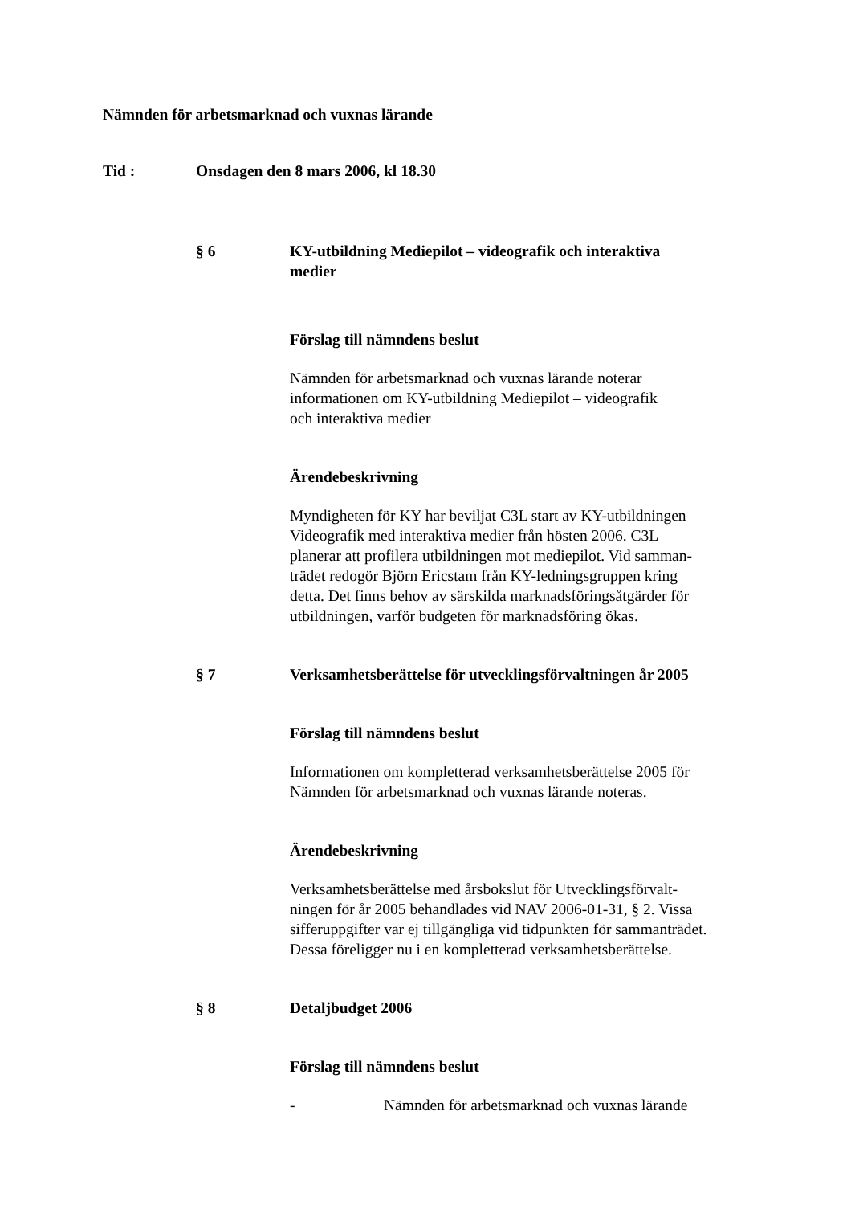Nämnden för arbetsmarknad och vuxnas lärande
Tid : Onsdagen den 8 mars 2006, kl 18.30
§ 6 KY-utbildning Mediepilot – videografik och interaktiva medier
Förslag till nämndens beslut
Nämnden för arbetsmarknad och vuxnas lärande noterar
informationen om KY-utbildning Mediepilot – videografik
och interaktiva medier
Ärendebeskrivning
Myndigheten för KY har beviljat C3L start av KY-utbildningen
Videografik med interaktiva medier från hösten 2006. C3L
planerar att profilera utbildningen mot mediepilot. Vid samman-
trädet redogör Björn Ericstam från KY-ledningsgruppen kring
detta. Det finns behov av särskilda marknadsföringsåtgärder för
utbildningen, varför budgeten för marknadsföring ökas.
§ 7 Verksamhetsberättelse för utvecklingsförvaltningen år 2005
Förslag till nämndens beslut
Informationen om kompletterad verksamhetsberättelse 2005 för
Nämnden för arbetsmarknad och vuxnas lärande noteras.
Ärendebeskrivning
Verksamhetsberättelse med årsbokslut för Utvecklingsförvalt-
ningen för år 2005 behandlades vid NAV 2006-01-31, § 2. Vissa
sifferuppgifter var ej tillgängliga vid tidpunkten för sammanträdet.
Dessa föreligger nu i en kompletterad verksamhetsberättelse.
§ 8 Detaljbudget 2006
Förslag till nämndens beslut
- Nämnden för arbetsmarknad och vuxnas lärande